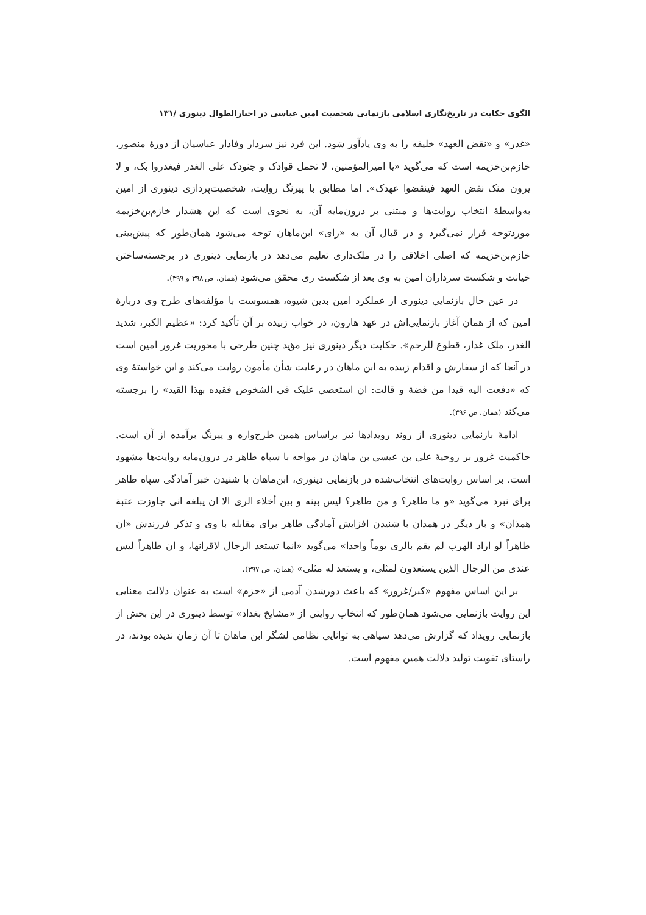الگوی حکایت در تاریخ‌نگاری اسلامی بازنمایی شخصیت امین عباسی در اخبارالطوال دینوری /۱۳۱
«غدر» و «نقض العهد» خلیفه را به وی یادآور شود. این فرد نیز سردار وفادار عباسیان از دورهٔ منصور، خازم‌بن‌خزیمه است که می‌گوید «یا امیرالمؤمنین، لا تحمل قوادک و جنودک علی الغدر فیغدروا بک، و لا یرون منک نقض العهد فینقضوا عهدک». اما مطابق با پیرنگ روایت، شخصیت‌پردازی دینوری از امین به‌واسطهٔ انتخاب روایت‌ها و مبتنی بر درون‌مایه آن، به نحوی است که این هشدار خازم‌بن‌خزیمه موردتوجه قرار نمی‌گیرد و در قبال آن به «رای» ابن‌ماهان توجه می‌شود همان‌طور که پیش‌بینی خازم‌بن‌خزیمه که اصلی اخلاقی را در ملک‌داری تعلیم می‌دهد در بازنمایی دینوری در برجسته‌ساختن خیانت و شکست سرداران امین به وی بعد از شکست ری محقق می‌شود (همان، ص ۳۹۸ و ۳۹۹).
در عین حال بازنمایی دینوری از عملکرد امین بدین شیوه، همسوست با مؤلفه‌های طرح وی دربارهٔ امین که از همان آغاز بازنمایی‌اش در عهد هارون، در خواب زبیده بر آن تأکید کرد: «عظیم الکبر، شدید الغدر، ملک غدار، قطوع للرحم». حکایت دیگر دینوری نیز مؤید چنین طرحی با محوریت غرور امین است در آنجا که از سفارش و اقدام زبیده به ابن ماهان در رعایت شأن مأمون روایت می‌کند و این خواستهٔ وی که «دفعت الیه قیدا من فضة و قالت: ان استعصی علیک فی الشخوص فقیده بهذا القید» را برجسته می‌کند (همان، ص ۳۹۶).
ادامهٔ بازنمایی دینوری از روند رویدادها نیز براساس همین طرح‌واره و پیرنگ برآمده از آن است. حاکمیت غرور بر روحیهٔ علی بن عیسی بن ماهان در مواجه با سپاه طاهر در درون‌مایه روایت‌ها مشهود است. بر اساس روایت‌های انتخاب‌شده در بازنمایی دینوری، ابن‌ماهان با شنیدن خبر آمادگی سپاه طاهر برای نبرد می‌گوید «و ما طاهر؟ و من طاهر؟ لیس بینه و بین أخلاء الری الا ان یبلغه انی جاوزت عتبة همذان» و بار دیگر در همدان با شنیدن افزایش آمادگی طاهر برای مقابله با وی و تذکر فرزندش «ان طاهراً لو اراد الهرب لم یقم بالری یوماً واحدا» می‌گوید «انما تستعد الرجال لاقرانها، و ان طاهراً لیس عندی من الرجال الذین یستعدون لمثلی، و یستعد له مثلی» (همان، ص ۳۹۷).
بر این اساس مفهوم «کبر/غرور» که باعث دورشدن آدمی از «حزم» است به عنوان دلالت معنایی این روایت بازنمایی می‌شود همان‌طور که انتخاب روایتی از «مشایخ بغداد» توسط دینوری در این بخش از بازنمایی رویداد که گزارش می‌دهد سپاهی به توانایی نظامی لشگر ابن ماهان تا آن زمان ندیده بودند، در راستای تقویت تولید دلالت همین مفهوم است.